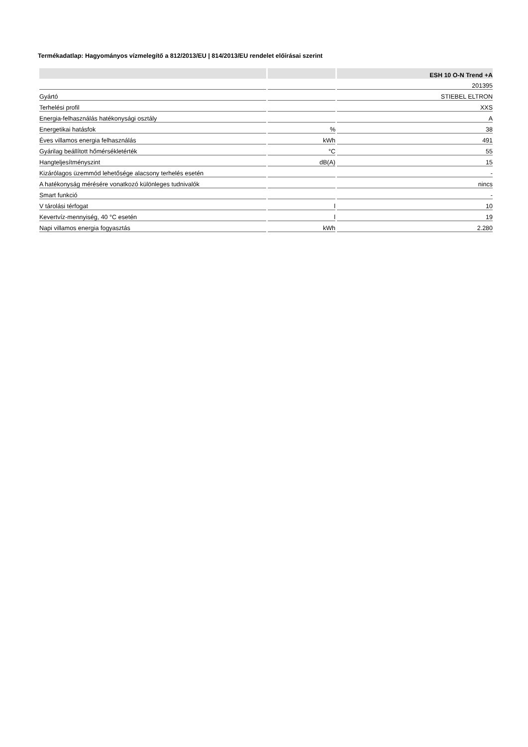Termékadatlap: Hagyományos vízmelegítő a 812/2013/EU | 814/2013/EU rendelet előírásai szerint
| | | ESH 10 O-N Trend +A |
| --- | --- | --- |
| | | 201395 |
| Gyártó | | STIEBEL ELTRON |
| Terhelési profil | | XXS |
| Energia-felhasználás hatékonysági osztály | | A |
| Energetikai hatásfok | % | 38 |
| Éves villamos energia felhasználás | kWh | 491 |
| Gyárilag beállított hőmérsékletérték | °C | 55 |
| Hangteljesítményszint | dB(A) | 15 |
| Kizárólagos üzemmód lehetősége alacsony terhelés esetén | | - |
| A hatékonyság mérésére vonatkozó különleges tudnivalók | | nincs |
| Smart funkció | | - |
| V tárolási térfogat | l | 10 |
| Kevertvíz-mennyiség, 40 °C esetén | l | 19 |
| Napi villamos energia fogyasztás | kWh | 2.280 |